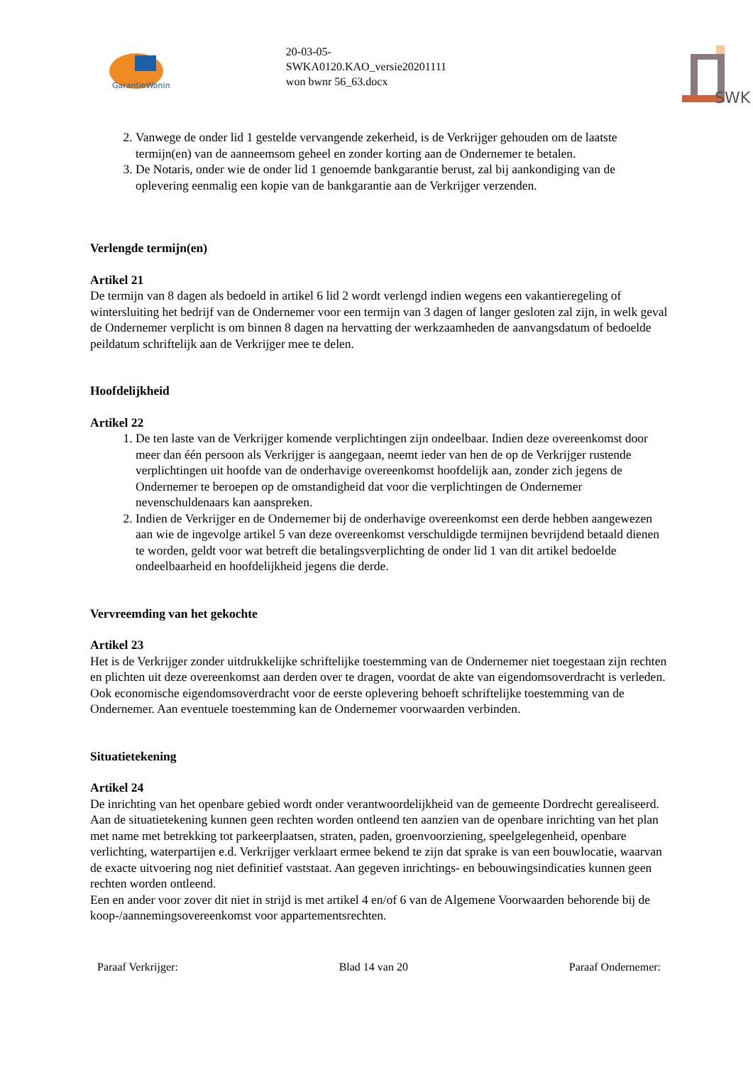GarantieWoning
20-03-05-
SWKA0120.KAO_versie20201111
won bwnr 56_63.docx
SWK
2. Vanwege de onder lid 1 gestelde vervangende zekerheid, is de Verkrijger gehouden om de laatste termijn(en) van de aanneemsom geheel en zonder korting aan de Ondernemer te betalen.
3. De Notaris, onder wie de onder lid 1 genoemde bankgarantie berust, zal bij aankondiging van de oplevering eenmalig een kopie van de bankgarantie aan de Verkrijger verzenden.
Verlengde termijn(en)
Artikel 21
De termijn van 8 dagen als bedoeld in artikel 6 lid 2 wordt verlengd indien wegens een vakantieregeling of wintersluiting het bedrijf van de Ondernemer voor een termijn van 3 dagen of langer gesloten zal zijn, in welk geval de Ondernemer verplicht is om binnen 8 dagen na hervatting der werkzaamheden de aanvangsdatum of bedoelde peildatum schriftelijk aan de Verkrijger mee te delen.
Hoofdelijkheid
Artikel 22
1. De ten laste van de Verkrijger komende verplichtingen zijn ondeelbaar. Indien deze overeenkomst door meer dan één persoon als Verkrijger is aangegaan, neemt ieder van hen de op de Verkrijger rustende verplichtingen uit hoofde van de onderhavige overeenkomst hoofdelijk aan, zonder zich jegens de Ondernemer te beroepen op de omstandigheid dat voor die verplichtingen de Ondernemer nevenschuldenaars kan aanspreken.
2. Indien de Verkrijger en de Ondernemer bij de onderhavige overeenkomst een derde hebben aangewezen aan wie de ingevolge artikel 5 van deze overeenkomst verschuldigde termijnen bevrijdend betaald dienen te worden, geldt voor wat betreft die betalingsverplichting de onder lid 1 van dit artikel bedoelde ondeelbaarheid en hoofdelijkheid jegens die derde.
Vervreemding van het gekochte
Artikel 23
Het is de Verkrijger zonder uitdrukkelijke schriftelijke toestemming van de Ondernemer niet toegestaan zijn rechten en plichten uit deze overeenkomst aan derden over te dragen, voordat de akte van eigendomsoverdracht is verleden. Ook economische eigendomsoverdracht voor de eerste oplevering behoeft schriftelijke toestemming van de Ondernemer. Aan eventuele toestemming kan de Ondernemer voorwaarden verbinden.
Situatietekening
Artikel 24
De inrichting van het openbare gebied wordt onder verantwoordelijkheid van de gemeente Dordrecht gerealiseerd. Aan de situatietekening kunnen geen rechten worden ontleend ten aanzien van de openbare inrichting van het plan met name met betrekking tot parkeerplaatsen, straten, paden, groenvoorziening, speelgelegenheid, openbare verlichting, waterpartijen e.d. Verkrijger verklaart ermee bekend te zijn dat sprake is van een bouwlocatie, waarvan de exacte uitvoering nog niet definitief vaststaat. Aan gegeven inrichtings- en bebouwingsindicaties kunnen geen rechten worden ontleend.
Een en ander voor zover dit niet in strijd is met artikel 4 en/of 6 van de Algemene Voorwaarden behorende bij de koop-/aannemingsovereenkomst voor appartementsrechten.
Paraaf Verkrijger: Blad 14 van 20 Paraaf Ondernemer: